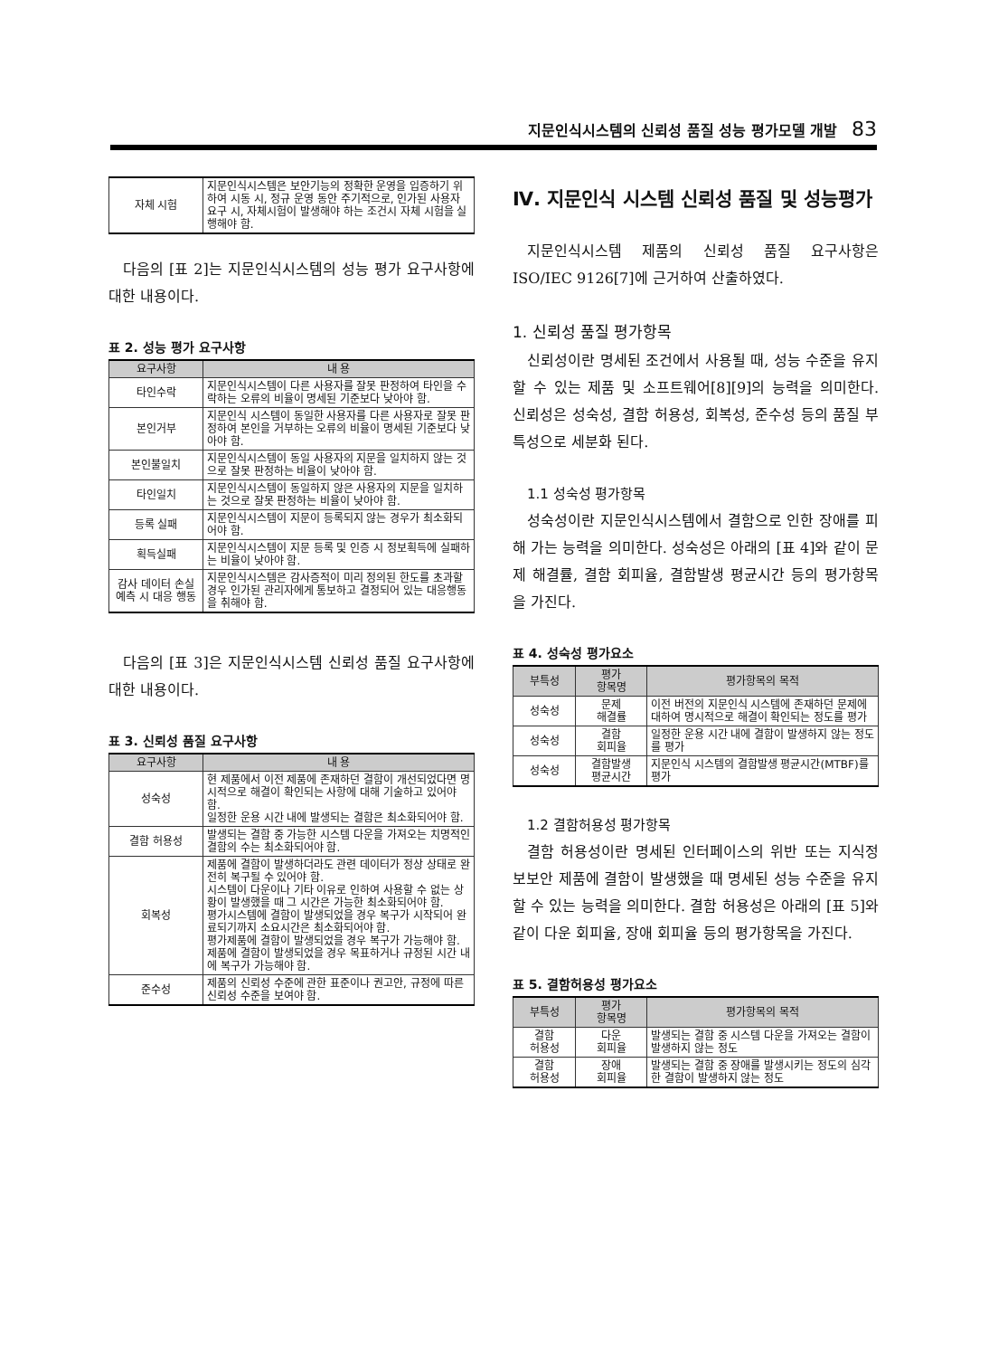지문인식시스템의 신뢰성 품질 성능 평가모델 개발 83
| 자체 시험 | 지문인식시스템은 보안기능의 정확한 운영을 입증하기 위하여 시동 시, 정규 운영 동안 주기적으로, 인가된 사용자 요구 시, 자체시험이 발생해야 하는 조건시 자체 시험을 실행해야 함. |
다음의 [표 2]는 지문인식시스템의 성능 평가 요구사항에 대한 내용이다.
표 2. 성능 평가 요구사항
| 요구사항 | 내 용 |
| --- | --- |
| 타인수락 | 지문인식시스템이 다른 사용자를 잘못 판정하여 타인을 수락하는 오류의 비율이 명세된 기준보다 낮아야 함. |
| 본인거부 | 지문인식 시스템이 동일한 사용자를 다른 사용자로 잘못 판정하여 본인을 거부하는 오류의 비율이 명세된 기준보다 낮아야 함. |
| 본인불일치 | 지문인식시스템이 동일 사용자의 지문을 일치하지 않는 것으로 잘못 판정하는 비율이 낮아야 함. |
| 타인일치 | 지문인식시스템이 동일하지 않은 사용자의 지문을 일치하는 것으로 잘못 판정하는 비율이 낮아야 함. |
| 등록 실패 | 지문인식시스템이 지문이 등록되지 않는 경우가 최소화되어야 함. |
| 획득실패 | 지문인식시스템이 지문 등록 및 인증 시 정보획득에 실패하는 비율이 낮아야 함. |
| 감사 데이터 손실 예측 시 대응 행동 | 지문인식시스템은 감사증적이 미리 정의된 한도를 초과할 경우 인가된 관리자에게 통보하고 결정되어 있는 대응행동을 취해야 함. |
다음의 [표 3]은 지문인식시스템 신뢰성 품질 요구사항에 대한 내용이다.
표 3. 신뢰성 품질 요구사항
| 요구사항 | 내 용 |
| --- | --- |
| 성숙성 | 현 제품에서 이전 제품에 존재하던 결함이 개선되었다면 명시적으로 해결이 확인되는 사항에 대해 기술하고 있어야 함. 일정한 운용 시간 내에 발생되는 결함은 최소화되어야 함. |
| 결함 허용성 | 발생되는 결함 중 가능한 시스템 다운을 가져오는 치명적인 결함의 수는 최소화되어야 함. |
| 회복성 | 제품에 결함이 발생하더라도 관련 데이터가 정상 상태로 완전히 복구될 수 있어야 함. 시스템이 다운이나 기타 이유로 인하여 사용할 수 없는 상황이 발생했을 때 그 시간은 가능한 최소화되어야 함. 평가시스템에 결함이 발생되었을 경우 복구가 시작되어 완료되기까지 소요시간은 최소화되어야 함. 평가제품에 결함이 발생되었을 경우 복구가 가능해야 함. 제품에 결함이 발생되었을 경우 목표하거나 규정된 시간 내에 복구가 가능해야 함. |
| 준수성 | 제품의 신뢰성 수준에 관한 표준이나 권고안, 규정에 따른 신뢰성 수준을 보여야 함. |
Ⅳ. 지문인식 시스템 신뢰성 품질 및 성능평가
지문인식시스템 제품의 신뢰성 품질 요구사항은 ISO/IEC 9126[7]에 근거하여 산출하였다.
1. 신뢰성 품질 평가항목
신뢰성이란 명세된 조건에서 사용될 때, 성능 수준을 유지할 수 있는 제품 및 소프트웨어[8][9]의 능력을 의미한다. 신뢰성은 성숙성, 결함 허용성, 회복성, 준수성 등의 품질 부특성으로 세분화 된다.
1.1 성숙성 평가항목
성숙성이란 지문인식시스템에서 결함으로 인한 장애를 피해 가는 능력을 의미한다. 성숙성은 아래의 [표 4]와 같이 문제 해결률, 결함 회피율, 결함발생 평균시간 등의 평가항목을 가진다.
표 4. 성숙성 평가요소
| 부특성 | 평가 항목명 | 평가항목의 목적 |
| --- | --- | --- |
| 성숙성 | 문제 해결률 | 이전 버전의 지문인식 시스템에 존재하던 문제에 대하여 명시적으로 해결이 확인되는 정도를 평가 |
| 성숙성 | 결함 회피율 | 일정한 운용 시간 내에 결함이 발생하지 않는 정도를 평가 |
| 성숙성 | 결함발생 평균시간 | 지문인식 시스템의 결함발생 평균시간(MTBF)를 평가 |
1.2 결함허용성 평가항목
결함 허용성이란 명세된 인터페이스의 위반 또는 지식정보보안 제품에 결함이 발생했을 때 명세된 성능 수준을 유지할 수 있는 능력을 의미한다. 결함 허용성은 아래의 [표 5]와 같이 다운 회피율, 장애 회피율 등의 평가항목을 가진다.
표 5. 결함허용성 평가요소
| 부특성 | 평가 항목명 | 평가항목의 목적 |
| --- | --- | --- |
| 결함 허용성 | 다운 회피율 | 발생되는 결함 중 시스템 다운을 가져오는 결함이 발생하지 않는 정도 |
| 결함 허용성 | 장애 회피율 | 발생되는 결함 중 장애를 발생시키는 정도의 심각한 결함이 발생하지 않는 정도 |